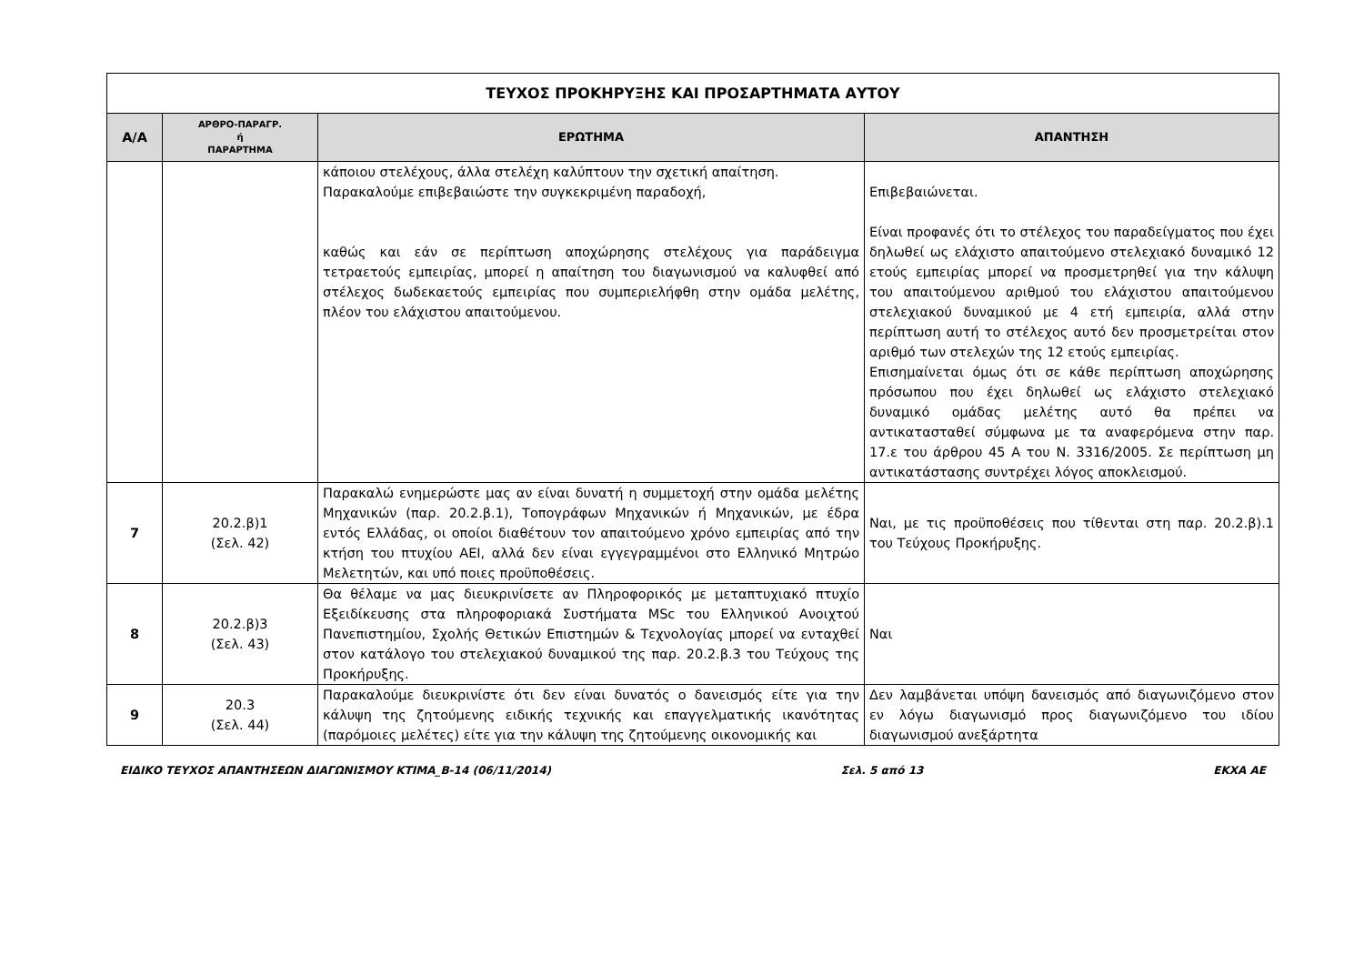| ΤΕΥΧΟΣ ΠΡΟΚΗΡΥΞΗΣ ΚΑΙ ΠΡΟΣΑΡΤΗΜΑΤΑ ΑΥΤΟΥ | | | |
| --- | --- | --- | --- |
| Α/Α | ΑΡΘΡΟ-ΠΑΡΑΓΡ. ή ΠΑΡΑΡΤΗΜΑ | ΕΡΩΤΗΜΑ | ΑΠΑΝΤΗΣΗ |
| | | κάποιου στελέχους, άλλα στελέχη καλύπτουν την σχετική απαίτηση. Παρακαλούμε επιβεβαιώστε την συγκεκριμένη παραδοχή, καθώς και εάν σε περίπτωση αποχώρησης στελέχους για παράδειγμα τετραετούς εμπειρίας, μπορεί η απαίτηση του διαγωνισμού να καλυφθεί από στέλεχος δωδεκαετούς εμπειρίας που συμπεριελήφθη στην ομάδα μελέτης, πλέον του ελάχιστου απαιτούμενου. | Επιβεβαιώνεται. Είναι προφανές ότι το στέλεχος του παραδείγματος που έχει δηλωθεί ως ελάχιστο απαιτούμενο στελεχιακό δυναμικό 12 ετούς εμπειρίας μπορεί να προσμετρηθεί για την κάλυψη του απαιτούμενου αριθμού του ελάχιστου απαιτούμενου στελεχιακού δυναμικού με 4 ετή εμπειρία, αλλά στην περίπτωση αυτή το στέλεχος αυτό δεν προσμετρείται στον αριθμό των στελεχών της 12 ετούς εμπειρίας. Επισημαίνεται όμως ότι σε κάθε περίπτωση αποχώρησης πρόσωπου που έχει δηλωθεί ως ελάχιστο στελεχιακό δυναμικό ομάδας μελέτης αυτό θα πρέπει να αντικατασταθεί σύμφωνα με τα αναφερόμενα στην παρ. 17.ε του άρθρου 45 Α του Ν. 3316/2005. Σε περίπτωση μη αντικατάστασης συντρέχει λόγος αποκλεισμού. |
| 7 | 20.2.β)1 (Σελ. 42) | Παρακαλώ ενημερώστε μας αν είναι δυνατή η συμμετοχή στην ομάδα μελέτης Μηχανικών (παρ. 20.2.β.1), Τοπογράφων Μηχανικών ή Μηχανικών, με έδρα εντός Ελλάδας, οι οποίοι διαθέτουν τον απαιτούμενο χρόνο εμπειρίας από την κτήση του πτυχίου ΑΕΙ, αλλά δεν είναι εγγεγραμμένοι στο Ελληνικό Μητρώο Μελετητών, και υπό ποιες προϋποθέσεις. | Ναι, με τις προϋποθέσεις που τίθενται στη παρ. 20.2.β).1 του Τεύχους Προκήρυξης. |
| 8 | 20.2.β)3 (Σελ. 43) | Θα θέλαμε να μας διευκρινίσετε αν Πληροφορικός με μεταπτυχιακό πτυχίο Εξειδίκευσης στα πληροφοριακά Συστήματα MSc του Ελληνικού Ανοιχτού Πανεπιστημίου, Σχολής Θετικών Επιστημών & Τεχνολογίας μπορεί να ενταχθεί στον κατάλογο του στελεχιακού δυναμικού της παρ. 20.2.β.3 του Τεύχους της Προκήρυξης. | Ναι |
| 9 | 20.3 (Σελ. 44) | Παρακαλούμε διευκρινίστε ότι δεν είναι δυνατός ο δανεισμός είτε για την κάλυψη της ζητούμενης ειδικής τεχνικής και επαγγελματικής ικανότητας (παρόμοιες μελέτες) είτε για την κάλυψη της ζητούμενης οικονομικής και | Δεν λαμβάνεται υπόψη δανεισμός από διαγωνιζόμενο στον εν λόγω διαγωνισμό προς διαγωνιζόμενο του ιδίου διαγωνισμού ανεξάρτητα |
ΕΙΔΙΚΟ ΤΕΥΧΟΣ ΑΠΑΝΤΗΣΕΩΝ ΔΙΑΓΩΝΙΣΜΟΥ ΚΤΙΜΑ_Β-14 (06/11/2014) Σελ. 5 από 13 ΕΚΧΑ ΑΕ